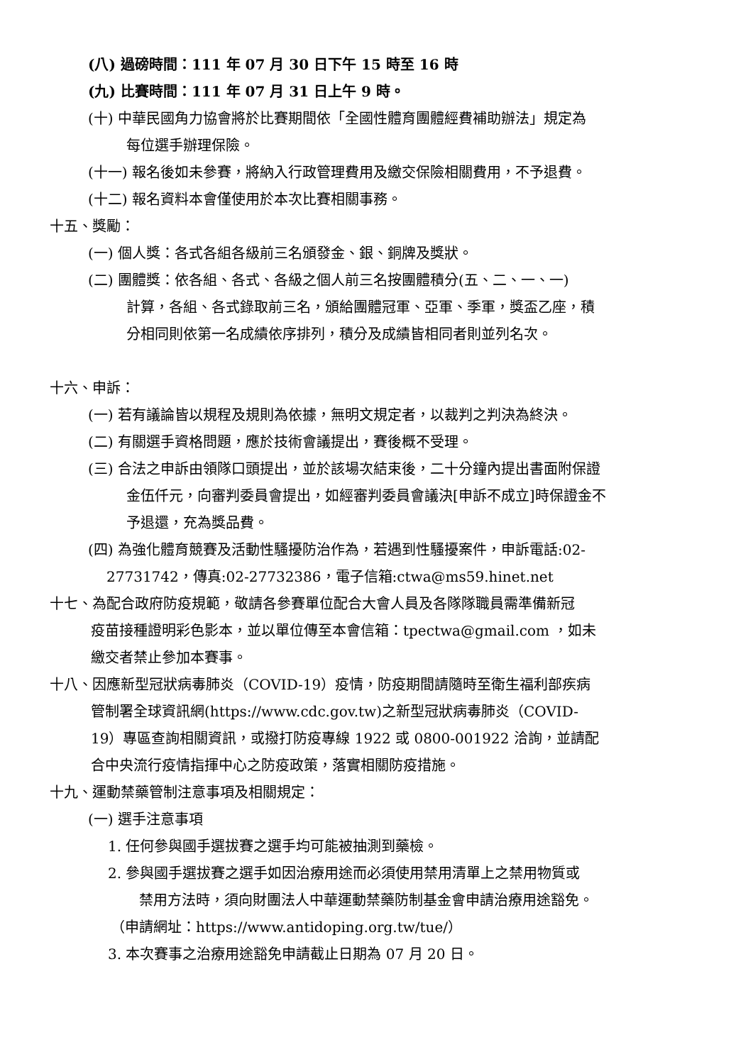(八) 過磅時間：111 年 07 月 30 日下午 15 時至 16 時
(九) 比賽時間：111 年 07 月 31 日上午 9 時。
(十) 中華民國角力協會將於比賽期間依「全國性體育團體經費補助辦法」規定為
每位選手辦理保險。
(十一) 報名後如未參賽，將納入行政管理費用及繳交保險相關費用，不予退費。
(十二) 報名資料本會僅使用於本次比賽相關事務。
十五、獎勵：
(一) 個人獎：各式各組各級前三名頒發金、銀、銅牌及獎狀。
(二) 團體獎：依各組、各式、各級之個人前三名按團體積分(五、二、一、一)
計算，各組、各式錄取前三名，頒給團體冠軍、亞軍、季軍，獎盃乙座，積
分相同則依第一名成績依序排列，積分及成績皆相同者則並列名次。
十六、申訴：
(一) 若有議論皆以規程及規則為依據，無明文規定者，以裁判之判決為終決。
(二) 有關選手資格問題，應於技術會議提出，賽後概不受理。
(三) 合法之申訴由領隊口頭提出，並於該場次結束後，二十分鐘內提出書面附保證
金伍仟元，向審判委員會提出，如經審判委員會議決[申訴不成立]時保證金不
予退還，充為獎品費。
(四) 為強化體育競賽及活動性騷擾防治作為，若遇到性騷擾案件，申訴電話:02-
27731742，傳真:02-27732386，電子信箱:ctwa@ms59.hinet.net
十七、為配合政府防疫規範，敬請各參賽單位配合大會人員及各隊隊職員需準備新冠
疫苗接種證明彩色影本，並以單位傳至本會信箱：tpectwa@gmail.com ，如未
繳交者禁止參加本賽事。
十八、因應新型冠狀病毒肺炎（COVID-19）疫情，防疫期間請隨時至衛生福利部疾病
管制署全球資訊網(https://www.cdc.gov.tw)之新型冠狀病毒肺炎（COVID-
19）專區查詢相關資訊，或撥打防疫專線 1922 或 0800-001922 洽詢，並請配
合中央流行疫情指揮中心之防疫政策，落實相關防疫措施。
十九、運動禁藥管制注意事項及相關規定：
(一) 選手注意事項
1. 任何參與國手選拔賽之選手均可能被抽測到藥檢。
2. 參與國手選拔賽之選手如因治療用途而必須使用禁用清單上之禁用物質或
禁用方法時，須向財團法人中華運動禁藥防制基金會申請治療用途豁免。
（申請網址：https://www.antidoping.org.tw/tue/）
3. 本次賽事之治療用途豁免申請截止日期為 07 月 20 日。